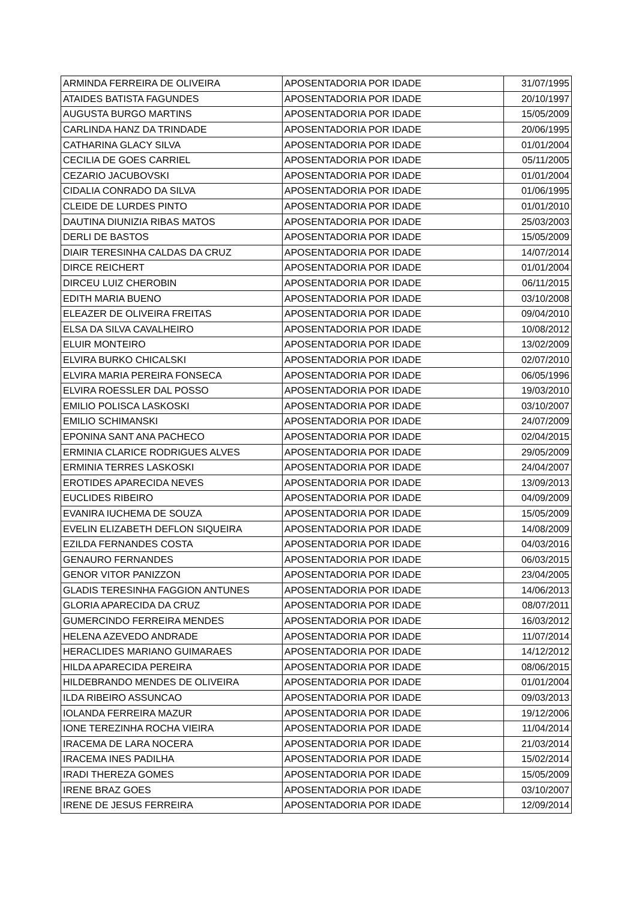| ARMINDA FERREIRA DE OLIVEIRA | APOSENTADORIA POR IDADE | 31/07/1995 |
| ATAIDES BATISTA FAGUNDES | APOSENTADORIA POR IDADE | 20/10/1997 |
| AUGUSTA BURGO MARTINS | APOSENTADORIA POR IDADE | 15/05/2009 |
| CARLINDA HANZ DA TRINDADE | APOSENTADORIA POR IDADE | 20/06/1995 |
| CATHARINA GLACY SILVA | APOSENTADORIA POR IDADE | 01/01/2004 |
| CECILIA DE GOES CARRIEL | APOSENTADORIA POR IDADE | 05/11/2005 |
| CEZARIO JACUBOVSKI | APOSENTADORIA POR IDADE | 01/01/2004 |
| CIDALIA CONRADO DA SILVA | APOSENTADORIA POR IDADE | 01/06/1995 |
| CLEIDE DE LURDES PINTO | APOSENTADORIA POR IDADE | 01/01/2010 |
| DAUTINA DIUNIZIA RIBAS MATOS | APOSENTADORIA POR IDADE | 25/03/2003 |
| DERLI DE BASTOS | APOSENTADORIA POR IDADE | 15/05/2009 |
| DIAIR TERESINHA CALDAS DA CRUZ | APOSENTADORIA POR IDADE | 14/07/2014 |
| DIRCE REICHERT | APOSENTADORIA POR IDADE | 01/01/2004 |
| DIRCEU LUIZ CHEROBIN | APOSENTADORIA POR IDADE | 06/11/2015 |
| EDITH MARIA BUENO | APOSENTADORIA POR IDADE | 03/10/2008 |
| ELEAZER DE OLIVEIRA FREITAS | APOSENTADORIA POR IDADE | 09/04/2010 |
| ELSA DA SILVA CAVALHEIRO | APOSENTADORIA POR IDADE | 10/08/2012 |
| ELUIR MONTEIRO | APOSENTADORIA POR IDADE | 13/02/2009 |
| ELVIRA BURKO CHICALSKI | APOSENTADORIA POR IDADE | 02/07/2010 |
| ELVIRA MARIA PEREIRA FONSECA | APOSENTADORIA POR IDADE | 06/05/1996 |
| ELVIRA ROESSLER DAL POSSO | APOSENTADORIA POR IDADE | 19/03/2010 |
| EMILIO POLISCA LASKOSKI | APOSENTADORIA POR IDADE | 03/10/2007 |
| EMILIO SCHIMANSKI | APOSENTADORIA POR IDADE | 24/07/2009 |
| EPONINA SANT ANA PACHECO | APOSENTADORIA POR IDADE | 02/04/2015 |
| ERMINIA CLARICE RODRIGUES ALVES | APOSENTADORIA POR IDADE | 29/05/2009 |
| ERMINIA TERRES LASKOSKI | APOSENTADORIA POR IDADE | 24/04/2007 |
| EROTIDES APARECIDA NEVES | APOSENTADORIA POR IDADE | 13/09/2013 |
| EUCLIDES RIBEIRO | APOSENTADORIA POR IDADE | 04/09/2009 |
| EVANIRA IUCHEMA DE SOUZA | APOSENTADORIA POR IDADE | 15/05/2009 |
| EVELIN ELIZABETH DEFLON SIQUEIRA | APOSENTADORIA POR IDADE | 14/08/2009 |
| EZILDA FERNANDES COSTA | APOSENTADORIA POR IDADE | 04/03/2016 |
| GENAURO FERNANDES | APOSENTADORIA POR IDADE | 06/03/2015 |
| GENOR VITOR PANIZZON | APOSENTADORIA POR IDADE | 23/04/2005 |
| GLADIS TERESINHA FAGGION ANTUNES | APOSENTADORIA POR IDADE | 14/06/2013 |
| GLORIA APARECIDA DA CRUZ | APOSENTADORIA POR IDADE | 08/07/2011 |
| GUMERCINDO FERREIRA MENDES | APOSENTADORIA POR IDADE | 16/03/2012 |
| HELENA AZEVEDO ANDRADE | APOSENTADORIA POR IDADE | 11/07/2014 |
| HERACLIDES MARIANO GUIMARAES | APOSENTADORIA POR IDADE | 14/12/2012 |
| HILDA APARECIDA PEREIRA | APOSENTADORIA POR IDADE | 08/06/2015 |
| HILDEBRANDO MENDES DE OLIVEIRA | APOSENTADORIA POR IDADE | 01/01/2004 |
| ILDA RIBEIRO ASSUNCAO | APOSENTADORIA POR IDADE | 09/03/2013 |
| IOLANDA FERREIRA MAZUR | APOSENTADORIA POR IDADE | 19/12/2006 |
| IONE TEREZINHA ROCHA VIEIRA | APOSENTADORIA POR IDADE | 11/04/2014 |
| IRACEMA DE LARA NOCERA | APOSENTADORIA POR IDADE | 21/03/2014 |
| IRACEMA INES PADILHA | APOSENTADORIA POR IDADE | 15/02/2014 |
| IRADI THEREZA GOMES | APOSENTADORIA POR IDADE | 15/05/2009 |
| IRENE BRAZ GOES | APOSENTADORIA POR IDADE | 03/10/2007 |
| IRENE DE JESUS FERREIRA | APOSENTADORIA POR IDADE | 12/09/2014 |